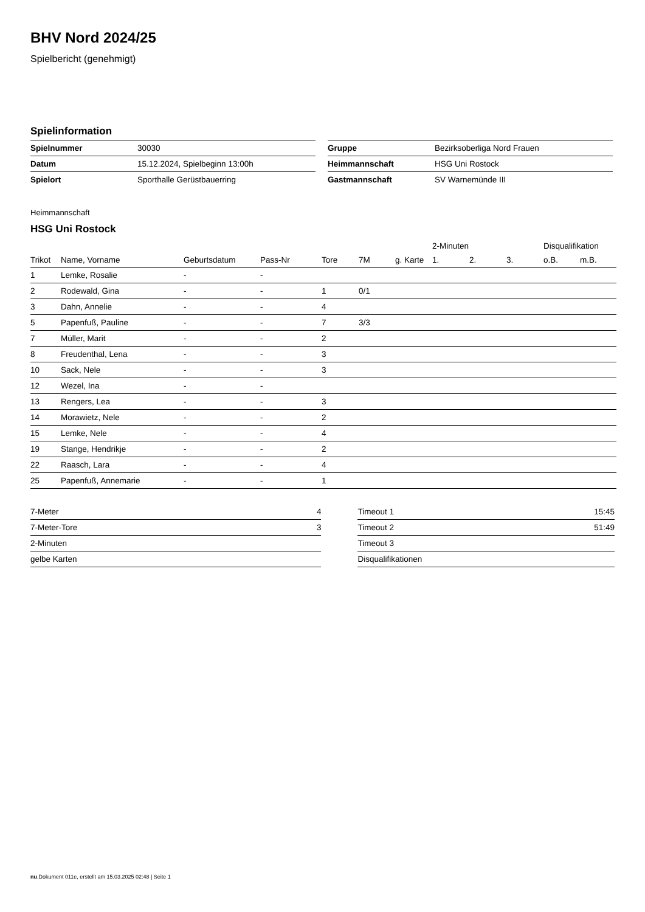BHV Nord 2024/25
Spielbericht (genehmigt)
Spielinformation
| Spielnummer | 30030 |
| Datum | 15.12.2024, Spielbeginn 13:00h |
| Spielort | Sporthalle Gerüstbauerring |
| Gruppe | Bezirksoberliga Nord Frauen |
| Heimmannschaft | HSG Uni Rostock |
| Gastmannschaft | SV Warnemünde III |
Heimmannschaft
HSG Uni Rostock
| | | | | | | | 2-Minuten | | | Disqualifikation | |
| --- | --- | --- | --- | --- | --- | --- | --- | --- | --- | --- | --- |
| Trikot | Name, Vorname | Geburtsdatum | Pass-Nr | Tore | 7M | g. Karte | 1. | 2. | 3. | o.B. | m.B. |
| 1 | Lemke, Rosalie | - | - | | | | | | | | |
| 2 | Rodewald, Gina | - | - | 1 | 0/1 | | | | | | |
| 3 | Dahn, Annelie | - | - | 4 | | | | | | | |
| 5 | Papenfuß, Pauline | - | - | 7 | 3/3 | | | | | | |
| 7 | Müller, Marit | - | - | 2 | | | | | | | |
| 8 | Freudenthal, Lena | - | - | 3 | | | | | | | |
| 10 | Sack, Nele | - | - | 3 | | | | | | | |
| 12 | Wezel, Ina | - | - | | | | | | | | |
| 13 | Rengers, Lea | - | - | 3 | | | | | | | |
| 14 | Morawietz, Nele | - | - | 2 | | | | | | | |
| 15 | Lemke, Nele | - | - | 4 | | | | | | | |
| 19 | Stange, Hendrikje | - | - | 2 | | | | | | | |
| 22 | Raasch, Lara | - | - | 4 | | | | | | | |
| 25 | Papenfuß, Annemarie | - | - | 1 | | | | | | | |
| 7-Meter | 4 |
| 7-Meter-Tore | 3 |
| 2-Minuten | |
| gelbe Karten | |
| Timeout 1 | 15:45 |
| Timeout 2 | 51:49 |
| Timeout 3 | |
| Disqualifikationen | |
nu.Dokument 011e, erstellt am 15.03.2025 02:48 | Seite 1